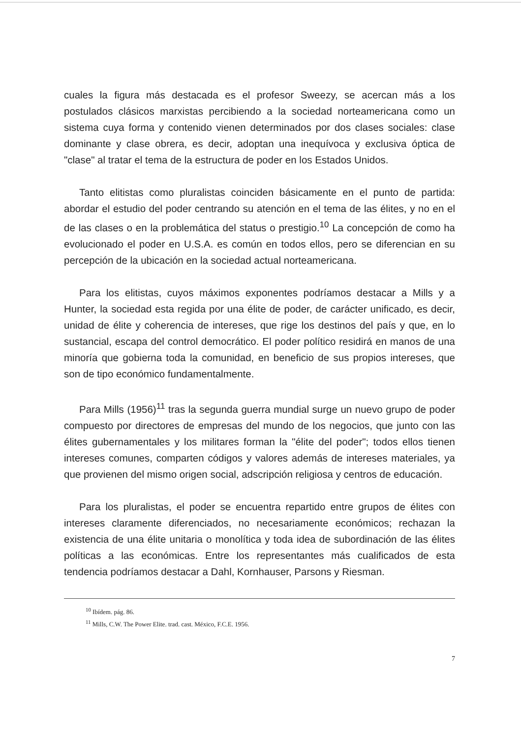cuales la figura más destacada es el profesor Sweezy, se acercan más a los postulados clásicos marxistas percibiendo a la sociedad norteamericana como un sistema cuya forma y contenido vienen determinados por dos clases sociales: clase dominante y clase obrera, es decir, adoptan una inequívoca y exclusiva óptica de "clase" al tratar el tema de la estructura de poder en los Estados Unidos.
Tanto elitistas como pluralistas coinciden básicamente en el punto de partida: abordar el estudio del poder centrando su atención en el tema de las élites, y no en el de las clases o en la problemática del status o prestigio.<sup>10</sup> La concepción de como ha evolucionado el poder en U.S.A. es común en todos ellos, pero se diferencian en su percepción de la ubicación en la sociedad actual norteamericana.
Para los elitistas, cuyos máximos exponentes podríamos destacar a Mills y a Hunter, la sociedad esta regida por una élite de poder, de carácter unificado, es decir, unidad de élite y coherencia de intereses, que rige los destinos del país y que, en lo sustancial, escapa del control democrático. El poder político residirá en manos de una minoría que gobierna toda la comunidad, en beneficio de sus propios intereses, que son de tipo económico fundamentalmente.
Para Mills (1956)<sup>11</sup> tras la segunda guerra mundial surge un nuevo grupo de poder compuesto por directores de empresas del mundo de los negocios, que junto con las élites gubernamentales y los militares forman la "élite del poder"; todos ellos tienen intereses comunes, comparten códigos y valores además de intereses materiales, ya que provienen del mismo origen social, adscripción religiosa y centros de educación.
Para los pluralistas, el poder se encuentra repartido entre grupos de élites con intereses claramente diferenciados, no necesariamente económicos; rechazan la existencia de una élite unitaria o monolítica y toda idea de subordinación de las élites políticas a las económicas. Entre los representantes más cualificados de esta tendencia podríamos destacar a Dahl, Kornhauser, Parsons y Riesman.
<sup>10</sup> Ibídem. pág. 86.
<sup>11</sup> Mills, C.W. The Power Elite. trad. cast. México, F.C.E. 1956.
7